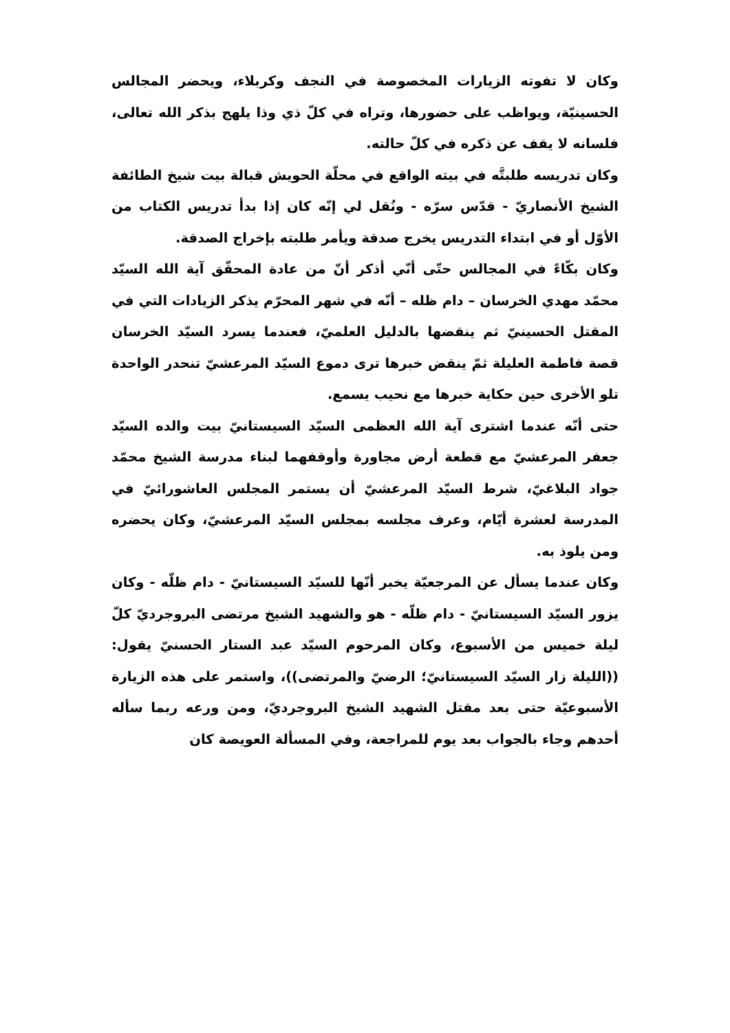وكان لا تفوته الزيارات المخصوصة في النجف وكربلاء، ويحضر المجالس الحسينيّة، ويواظب على حضورها، وتراه في كلّ ذي وذا يلهج بذكر الله تعالى، فلسانه لا يقف عن ذكره في كلّ حالته.
وكان تدريسه طلبتَّه في بيته الواقع في محلّة الحويش قبالة بيت شيخ الطائفة الشيخ الأنصاريّ - قدّس سرّه - ونُقل لي إنّه كان إذا بدأ تدريس الكتاب من الأوّل أو في ابتداء التدريس يخرج صدقة ويأمر طلبته بإخراج الصدقة.
وكان بكّاءً في المجالس حتّى أنّي أذكر أنّ من عادة المحقّق آية الله السيّد محمّد مهدي الخرسان – دام ظله – أنّه في شهر المحرّم يذكر الزيادات التي في المقتل الحسينيّ ثم ينقضها بالدليل العلميّ، فعندما يسرد السيّد الخرسان قصة فاطمة العليلة ثمّ ينقض خبرها ترى دموع السيّد المرعشيّ تنحدر الواحدة تلو الأخرى حين حكاية خبرها مع نحيب يسمع.
حتى أنّه عندما اشترى آية الله العظمى السيّد السيستانيّ بيت والده السيّد جعفر المرعشيّ مع قطعة أرض مجاورة وأوقفهما لبناء مدرسة الشيخ محمّد جواد البلاغيّ، شرط السيّد المرعشيّ أن يستمر المجلس العاشورائيّ في المدرسة لعشرة أيّام، وعرف مجلسه بمجلس السيّد المرعشيّ، وكان يحضره ومن يلوذ به.
وكان عندما يسأل عن المرجعيّة يخبر أنّها للسيّد السيستانيّ - دام ظلّه - وكان يزور السيّد السيستانيّ - دام ظلّه - هو والشهيد الشيخ مرتضى البروجرديّ كلّ ليلة خميس من الأسبوع، وكان المرحوم السيّد عبد الستار الحسنيّ يقول: ((الليلة زار السيّد السيستانيّ؛ الرضيّ والمرتضى))، واستمر على هذه الزيارة الأسبوعيّة حتى بعد مقتل الشهيد الشيخ البروجرديّ، ومن ورعه ربما سأله أحدهم وجاء بالجواب بعد يوم للمراجعة، وفي المسألة العويصة كان